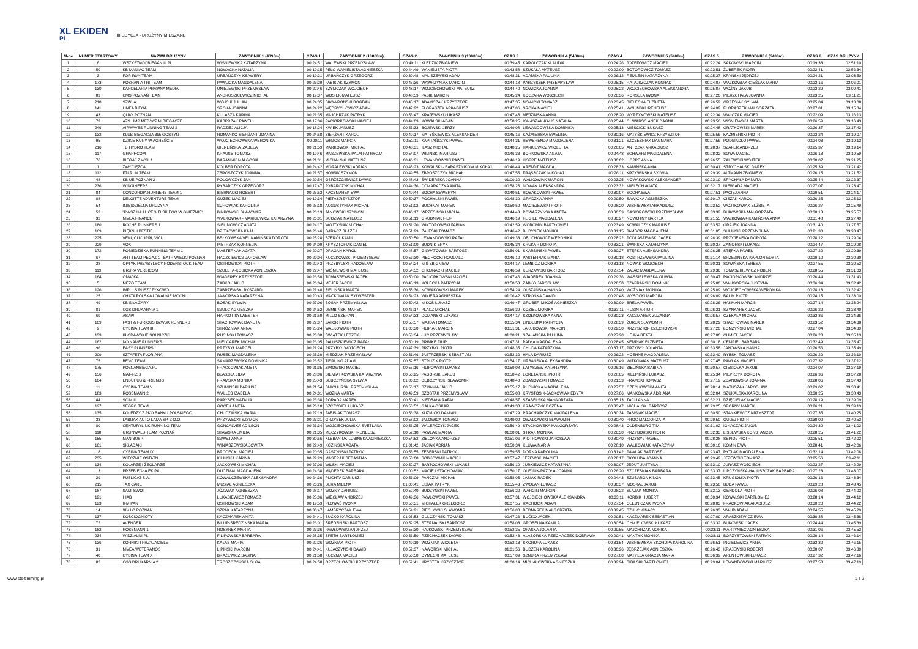XL EKIDEN
PL
III EDYCJA - DRUŻYNY MIESZANE
| M-ce | NUMER STARTOWY | NAZWA DRUŻYNY | ZAWODNIK 1 (4395m) | CZAS 1 | ZAWODNIK 2 (10800m) | CZAS 2 | ZAWODNIK 3 (10800m) | CZAS 3 | ZAWODNIK 4 (5400m) | CZAS 4 | ZAWODNIK 5 (5400m) | CZAS 5 | ZAWODNIK 6 (5400m) | CZAS 6 | CZAS DRUŻYNY |
| --- | --- | --- | --- | --- | --- | --- | --- | --- | --- | --- | --- | --- | --- | --- | --- |
| 1 | 6 | WSZYSTKOOBIEGANIU.PL | WIŚNIEWSKA KATARZYNA | 00:24:51 | WALEWSKI PRZEMYSŁAW | 00:40:11 | KLEDZIK ZBIGNIEW | 00:39:45 | KAROLCZAK KLAUDIA | 00:24:26 | JÓZEFOWICZ MACIEJ | 00:22:24 | SAKOWSKI MARCIN | 00:19:33 | 02:51:10 |
| 2 | 50 | KB MANIAC TEAM | NOWACKA NATALIA | 00:19:15 | PELC-WANIELISTA AGNIESZKA | 00:44:49 | WANIELISTA PIOTR | 00:43:58 | SZUKAŁA MATEUSZ | 00:22:00 | BOTOROWICZ TOMASZ | 00:23:51 | ŻUBEREK PIOTR | 00:22:41 | 02:56:34 |
| 3 | 3 | FOR RUN TEAM I | URBAŃCZYK KSAWERY | 00:19:21 | URBAŃCZYK GRZEGORZ | 00:39:48 | MALISZEWSKI ADAM | 00:48:31 | ADAMSKA PAULINA | 00:26:12 | REMLEIN KATARZYNA | 00:25:37 | KRYŃSKI JĘDRZEJ | 00:24:21 | 03:03:50 |
| 4 | 173 | POSNANIA TRI TEAM | PAWLICKA MAGDALENA | 00:23:29 | FABISIAK SZYMON | 00:45:36 | WAWRZYNIAK MARCIN | 00:44:18 | PARZYSZEK PRZEMYSŁAW | 00:25:15 | RATAJSZCZAK KONRAD | 00:24:07 | WALKOWIAK-CIEŚLAK MARIA | 00:23:16 | 03:06:01 |
| 5 | 130 | KANCELARIA PRAWNA MEDIA | UNIEJEWSKI PRZEMYSŁAW | 00:22:46 | SZYMCZAK WOJCIECH | 00:48:17 | WOJCIECHOWSKI MATEUSZ | 00:44:40 | NOWICKA JOANNA | 00:25:22 | WOJCIECHOWSKA ALEKSANDRA | 00:25:07 | WOŹNY JAKUB | 00:23:29 | 03:09:41 |
| 6 | 83 | CMS POZNAŃ TEAM | ANDRUSZKIEWICZ MICHAŁ | 00:19:37 | WOSIEK MATEUSZ | 00:48:59 | PASIK MARCIN | 00:45:24 | KOCZARA WOJCIECH | 00:26:36 | ROKSELA IWONA | 00:27:20 | PIERZCHAŁA JOANNA | 00:23:25 | 03:11:21 |
| 7 | 210 | SZWLA | WÓJCIK JULIAN | 00:24:35 | SKOWROŃSKI BOGDAN | 00:45:17 | ADAMCZAK KRZYSZTOF | 00:47:35 | NOWICKI TOMASZ | 00:23:45 | BIELECKA ELŻBIETA | 00:26:52 | GRZESIAK SYLWIA | 00:25:04 | 03:13:08 |
| 8 | 141 | LINEA BIEGA | SROKA JOANNA | 00:24:22 | WĘDRYCHOWICZ ADAM | 00:47:22 | FLORASZEK ARKADIUSZ | 00:47:06 | SROKA MACIEJ | 00:25:41 | WOLIŃSKI IRENEUSZ | 00:24:02 | FLORASZEK MAŁGORZATA | 00:27:01 | 03:15:34 |
| 9 | 43 | QUAY POZNAŃ | KULASZA KARINA | 00:21:35 | MAJCHRZAK PATRYK | 00:53:47 | KRAJEWSKI ŁUKASZ | 00:47:48 | MEJZIŃSKA ANNA | 00:28:20 | WYRZYKOWSKI MATEUSZ | 00:22:34 | WALCZAK MACIEJ | 00:22:09 | 03:16:13 |
| 10 | 73 | AZS UMP MEDYCZNI BIEGACZE | KASPRZAK PAWEŁ | 00:17:36 | PACIORKOWSKI MACIEJ | 00:44:03 | KOWALSKI ADAM | 00:58:25 | IGNASZAK-KAUS NATALIA | 00:25:44 | CHWARŚCIANEK DAGNA | 00:23:56 | WIŚNIEWSKA MARTA | 00:26:59 | 03:16:43 |
| 11 | 246 | AIRWAVES RUNNING TEAM 2 | RADZIEJ ALICJA | 00:18:24 | KWIEK JANUSZ | 00:53:33 | BOJEWSKI JERZY | 00:49:08 | LEWANDOWSKA DOMINIKA | 00:25:13 | MIEŚCICKI ŁUKASZ | 00:24:48 | GRATKOWSKI MAREK | 00:26:37 | 03:17:43 |
| 12 | 132 | KLUB BIEGACZA 365 GOSTYŃ | ROMANKO-SIERŻANT JOANNA | 00:24:58 | SIERŻANT KAROL | 00:49:17 | MATYŚKIEWICZ ALEKSANDER | 00:45:16 | KAŹMIERSKA EWELINA | 00:30:16 | MATYŚKIEWICZ KRZYSZTOF | 00:25:56 | KAŹMIERSKI PIOTR | 00:23:24 | 03:19:07 |
| 13 | 95 | DZIKIE KUNY W AGREŚCIE | WOJCIECHOWSKA WERONIKA | 00:20:11 | WRZOS MARCIN | 00:51:11 | KAPITAŃCZYK PAWEŁ | 00:44:31 | REWERENDA MAGDALENA | 00:31:21 | SZCZEŚNIAK DAGMARA | 00:27:56 | PODSIADŁO PAWEŁ | 00:24:03 | 03:19:13 |
| 14 | 216 | TB HYDRO TEAM | GIERLIŃSKA IZABELA | 00:21:59 | MARKOWSKI MICHAŁ | 00:48:31 | ILASZ MICHAŁ | 00:48:25 | HARKIEWICZ WIOLETTA | 00:26:05 | ANTCZAK ARKADIUSZ | 00:28:37 | SZAFER ANDRZEJ | 00:25:37 | 03:19:14 |
| 15 | 117 | GRAPHCOM | KRAUSE TOMASZ | 00:19:46 | MASZEWSKA-PALM PATRYCJA | 00:54:07 | WILIŃSKI MARIUSZ | 00:46:33 | BORKOWSKA AGATA | 00:24:48 | SCHWARZ MAGDALENA | 00:28:32 | SOWA MACIEJ | 00:26:13 | 03:19:59 |
| 16 | 76 | BIEGAJ Z WSL 1 | BARANIAK MAŁGOSIA | 00:21:31 | MICHALSKI MATEUSZ | 00:46:31 | LEWANDOWSKI PAWEŁ | 00:46:19 | HOPPE MATEUSZ | 00:30:02 | HOPPE ANNA | 00:26:55 | ZALEWSKI WOJTEK | 00:30:07 | 03:21:25 |
| 17 | 1 | ZWYCIĘZCA | KOLBER DOROTA | 00:24:42 | MORALEWSKI ADRIAN | 00:45:23 | KOWALSKI - BARASZNIKOW MIKOŁAJ | 00:46:44 | ARENDT MAGDA | 00:28:33 | KAMIŃSKA ANIA | 00:30:41 | STRYCHALSKI DAREK | 00:25:39 | 03:21:42 |
| 18 | 112 | FTI RUN TEAM | ZBROSZCZYK JOANNA | 00:21:57 | NOWAK SZYMON | 00:49:55 | ZBROSZCZYK MICHAŁ | 00:47:55 | FRĄSZCZAK MIKOŁAJ | 00:26:11 | KRZYWIŃSKA SYLWIA | 00:29:39 | ALTMANN ZBIGNIEW | 00:26:15 | 03:21:52 |
| 19 | 48 | KB UE POZNAŃ 2 | POLOWCZYK JAN | 00:20:54 | OBRZEŻGIEWICZ DAWID | 00:48:43 | ŚWIDERSKA JOANNA | 01:00:32 | WALKOWIAK MARCIN | 00:23:25 | NOWAKOWSKI ALEKSANDER | 00:23:19 | SPYCHAŁA DANUTA | 00:25:44 | 03:22:37 |
| 20 | 236 | WINGINEERS | RYBARCZYK GRZEGORZ | 00:17:47 | RYBARCZYK MICHAŁ | 00:44:36 | DOMARADZKA ANITA | 00:58:28 | NOWAK ALEKSANDRA | 00:23:32 | MIELECH AGATA | 00:32:17 | NIEWIADA MACIEJ | 00:27:07 | 03:23:47 |
| 21 | 84 | CONCORDIA RUNNERS TEAM 1 | BIERNACKI ROBERT | 00:25:53 | KACZMAREK EWA | 00:49:44 | SOCHA SEWERYN | 00:40:51 | ROBAKOWSKI PAWEŁ | 00:30:07 | SOCHA EWA | 00:27:51 | PACIEJ ANNA | 00:29:51 | 03:24:17 |
| 22 | 88 | DELOITTE ADVENTURE TEAM | GUZEK MACIEJ | 00:19:34 | PIETA KRZYSZTOF | 00:50:37 | POCHYLSKI PAWEŁ | 00:48:30 | GRĄDZKA ANNA | 00:29:50 | SAWICKA AGNIESZKA | 00:30:17 | CISZAK KAROL | 00:26:25 | 03:25:13 |
| 23 | 54 | (NIE)DZIELNA DRUŻYNA | SUROWIAK KAROLINA | 00:25:18 | AUGUSTYNIAK MICHAŁ | 00:51:02 | BUCHNAT MAREK | 00:50:50 | MACIEJEWSKI PIOTR | 00:28:20 | WIŚNIEWSKI ARKADIUSZ | 00:23:52 | WOJTKOWIAK ELŻBIETA | 00:26:27 | 03:25:49 |
| 24 | 53 | "PWSZ IM. H. CEGIELSKIEGO W GNIEŹNIE" | BINKOWSKI SŁAWOMIR | 00:20:13 | JANOWSKI SZYMON | 00:46:17 | WRZESIŃSKI MICHAŁ | 00:44:43 | POWARZYŃSKA ANETA | 00:30:59 | GĄSIOROWSKI PRZEMYSŁAW | 00:33:32 | BUKOWSKA MAŁGORZATA | 00:30:13 | 03:25:57 |
| 25 | 32 | NIVEA FINANCE | WALKOWIAK - MARKIEWICZ KATARZYNA | 00:26:01 | DUDZIAK MATEUSZ | 00:51:19 | GRUDNIAK FILIP | 00:46:19 | FLIGIEL MAGDALENA | 00:30:27 | NOWOTNY BARTEK | 00:21:55 | WALKOWIAK-KAMIŃSKA ANNA | 00:31:48 | 03:27:49 |
| 26 | 180 | ROCHE RUNNERS 1 | SIELIMOWICZ AGATA | 00:24:17 | WOJTYSIAK MICHAŁ | 00:51:20 | WIKTOROWSKI FABIAN | 00:42:59 | WOROMIN BARTŁOMIEJ | 00:23:49 | KOWALCZYK MARIUSZ | 00:33:52 | GRAJEK JOANNA | 00:31:40 | 03:27:57 |
| 27 | 169 | PIĘKNI I BESTIE | DZITKOWSKA KAJA | 00:26:46 | DARACZ BŁAŻEJ | 00:51:29 | ZALESKI TOMASZ | 00:46:42 | BUDYNEK MONIKA | 00:31:15 | JAMBOR MAGDALENA | 00:31:05 | SULIŃSKI PRZEMYSŁAW | 00:21:30 | 03:28:47 |
| 28 | 225 | VENI, CUCURRI, VICI. | BEŁKOWSKA VEL KAMIŃSKA DOROTA | 00:25:28 | SZERÓL KAMIL | 00:50:50 | LEWANDOWSKI RAFAŁ | 00:49:33 | OBUCHOWICZ WERONIKA | 00:28:22 | PODLASZEWSKI JACEK | 00:26:39 | PRZYJEMSKA DOROTA | 00:28:12 | 03:29:04 |
| 29 | 229 | VOX | PIETRZAK KORNELIA | 00:24:09 | KRYSZTOFIAK DANIEL | 00:51:00 | BUDNIK ERYK | 00:45:34 | KRUKAR DOROTA | 00:33:21 | ŚWIRSKA KATARZYNA | 00:30:37 | ZAMORSKI ŁUKASZ | 00:24:47 | 03:29:28 |
| 30 | 172 | POBIEDZISKA RUNNING TEAM 1 | MASTERNAK AGATA | 00:20:27 | DRAGAN KAROL | 00:48:57 | GILWATOWSK BARTOSZ | 00:56:01 | SKARBIŃSKI PAWEŁ | 00:30:27 | STĘPKA ALEKSANDRA | 00:26:25 | STĘPKA PAWEŁ | 00:27:22 | 03:29:39 |
| 31 | 67 | ART TEAM PEGAZ 1 TEATR WIELKI POZNAŃ | RACZKIEWICZ JAROSŁAW | 00:20:04 | KUCZKOWSKI PRZEMYSŁAW | 00:53:30 | PIECHOCKI ROMUALD | 00:46:12 | PASTERNAK MARIA | 00:30:18 | KOSTRZEWSKA PAULINA | 00:31:14 | BRZEZIŃSKA-KAPŁON EDYTA | 00:29:12 | 03:30:30 |
| 32 | 38 | OPTYK PRZYBYLSCY RODENSTOCK TEAM | OSTROWICKI PIOTR | 00:22:43 | PRZYBYLSKI RADOSŁAW | 00:54:24 | MIŚ ZBIGNIEW | 00:44:17 | LEMBICZ MONIKA | 00:31:13 | NOWAK WOJCIECH | 00:30:21 | SOWIŃSKA TERESA | 00:27:55 | 03:30:53 |
| 33 | 119 | GRUPA VERBICOM | SZULETA-KOSICKA AGNIESZKA | 00:22:47 | WIŚNIEWSKI MATEUSZ | 00:54:52 | CHOJNACKI MACIEJ | 00:46:59 | KURZAWSKI BARTOSZ | 00:27:54 | ZAJĄC MAGDALENA | 00:29:36 | TOMASZKIEWICZ ROBERT | 00:28:55 | 03:31:03 |
| 34 | 164 | OMAJKA | WIADEREK KRZYSZTOF | 00:26:50 | TOMASZEWSKI JACEK | 00:50:00 | PACIORKOWSKI MACIEJ | 00:47:46 | WIADEREK JOANNA | 00:29:36 | WASSIELEWSKA OLIWIA | 00:30:47 | PACIORKOWSKI ANDRZEJ | 00:26:44 | 03:31:43 |
| 35 | 5 | MEZO TEAM | ŻABKO JAKUB | 00:26:04 | MEJER JACEK | 00:45:13 | KOŁECKA PATRYCJA | 00:50:53 | ŻABKO JAROSŁAW | 00:28:58 | SZAFRAŃSKI DOMINIK | 00:25:00 | WALIGÓRSKA JUSTYNA | 00:36:34 | 03:32:42 |
| 36 | 126 | IMPULS PUSZCZYKOWO | ZABRZEWSKI RYSZARD | 00:21:40 | ZIELIŃSKA MARTA | 00:55:36 | NOWAKOWSKI MAREK | 00:54:24 | OLSZAŃSKA HANNA | 00:27:40 | WOŹNIAK MONIKA | 00:25:09 | WOJCIECHOWSKA WERONIKA | 00:28:13 | 03:32:42 |
| 37 | 25 | CHATA POLSKA LOKALNIE MOCNI 1 | JAWORSKA KATARZYNA | 00:20:43 | MAĆKOWIAK SYLWESTER | 00:54:23 | WIKIERA AGNIESZKA | 01:06:42 | STRONKA DAWID | 00:20:48 | WYSOCKI MARCIN | 00:26:09 | BAUM PIOTR | 00:24:15 | 03:33:00 |
| 38 | 49 | KB SIŁA ŻARY | BOSAK SYLWIA | 00:27:06 | BOSAK PRZEMYSŁAW | 00:50:42 | MIKOŚ ŁUKASZ | 00:49:47 | GRUBER-MIKOŚ AGNIESZKA | 00:30:09 | BRELA PAWEŁ | 00:28:26 | HAKMAN MARCIN | 00:27:14 | 03:33:24 |
| 39 | 81 | CGS DRUKARNIA 1 | SZULC AGNIESZKA | 00:24:52 | DEMBIŃSKI MAREK | 00:46:17 | PLACZ MICHAŁ | 00:56:39 | KOZIEŁ MONIKA | 00:33:11 | RUSIN ARTUR | 00:26:21 | SZYNKAREK JACEK | 00:26:20 | 03:33:40 |
| 40 | 69 | ASAP! | HARKOT SYLWESTER | 00:21:50 | MILLO SZERAN | 00:54:33 | DOMAŃSKI ŁUKASZ | 00:47:17 | SZOŁKOWSKA ANNA | 00:30:23 | KACZMAREK ZUZANNA | 00:26:57 | CZEKAŁA MICHAŁ | 00:33:36 | 03:34:36 |
| 41 | 109 | FAST & FURIOUS BZWBK RUNNERS | STACHOWIAK DANUTA | 00:22:07 | ZATOR PIOTR | 00:55:57 | MAJDA TOMASZ | 00:55:34 | LINDEBNA PATRYCJA | 00:28:39 | ŻUREK SŁAWOMIR | 00:28:29 | STACHOWIAK MAREK | 00:23:52 | 03:34:38 |
| 42 | 9 | CYBINA TEAM III | STRÓŻNIAK ANNA | 00:25:24 | WALKOWIAK PIOTR | 01:00:30 | FILIPIAK MARCIN | 00:51:31 | JAKUBOWSKI MARCIN | 00:22:50 | KRZYSZTOF CZECHOWSKI | 00:27:20 | ŁOMŻYŃSKI MICHAŁ | 00:27:04 | 03:34:39 |
| 43 | 133 | KŁODAWSKIE SOLNICZKI | RUCIŃSKI TOMASZ | 00:20:30 | ŚWIĄTEK LESZEK | 00:53:34 | ŁUC PRZEMYSŁAW | 01:00:21 | SZAŁAŃSKA PAULINA | 00:27:20 | HEJNA BEATA | 00:27:00 | CHMIEL JACEK | 00:26:28 | 03:35:13 |
| 44 | 162 | NO NAME RUNNER'S | MIELCAREK MICHAŁ | 00:26:05 | PALUSZKIEWICZ RAFAŁ | 00:50:19 | PRIMKE FILIP | 00:47:31 | PADŁA MAGDALENA | 00:28:45 | KEMPIAK ELŻBIETA | 00:30:18 | CEMPIEL BARBARA | 00:32:49 | 03:35:47 |
| 45 | 96 | EASY RUNNERS | PRZYBYŁ MARCELI | 00:21:24 | PRZYBYŁ WOJCIECH | 00:47:39 | PRZYBYŁ PIOTR | 00:48:35 | CHUDA KATARZYNA | 00:37:17 | PRZYBYŁ JOLANTA | 00:33:58 | JANOWSKA HANNA | 00:26:56 | 03:35:49 |
| 46 | 209 | SZTAFETA FLORIANA | RUSEK MAGDALENA | 00:25:30 | MIEDZIAK PRZEMYSŁAW | 00:51:46 | JASTRZĘBSKI SEBASTIAN | 00:52:32 | HAŁA DARIUSZ | 00:26:22 | HOEHNE MAGDALENA | 00:33:40 | RYBSKI TOMASZ | 00:26:20 | 03:36:10 |
| 47 | 75 | BEVO TEAM | SAMARZEWSKA DOMINIKA | 00:23:52 | TIERLING ADAM | 00:52:57 | STRUZIK PIOTR | 00:54:17 | URBAŃSKA ALEKSANDRA | 00:30:49 | WITKOWIAK MATEUSZ | 00:27:45 | PAWLAK MACIEJ | 00:27:32 | 03:37:12 |
| 48 | 175 | POZNANBIEGA.PL | FRĄCKOWIAK ANETA | 00:21:35 | ZIMOWSKI MACIEJ | 00:55:16 | FILIPOWSKI ŁUKASZ | 00:59:08 | ŁATYSZEW KATARZYNA | 00:26:16 | ZIELIŃSKA SABINA | 00:30:57 | CIESIOŁKA JAKUB | 00:24:07 | 03:37:19 |
| 49 | 156 | MAT-FIZ :) | BŁASZKA LIDIA | 00:28:06 | SIEMIĄTKOWSKA KATARZYNA | 00:50:25 | PAGÓRSKI JAKUB | 00:58:42 | LORETAŃSKI PIOTR | 00:28:05 | KIEŁPIŃSKI ŁUKASZ | 00:25:34 | PIEPRZYK DOROTA | 00:26:36 | 03:37:28 |
| 50 | 104 | ENDUHUB & FRIENDS | FRAMSKA MONIKA | 00:25:43 | DĘBCZYŃSKA SYLWIA | 01:06:02 | DĘBCZYŃSKI SŁAWOMIR | 00:48:40 | ZDANOWSKI TOMASZ | 00:21:53 | FRAMSKI TOMASZ | 00:27:19 | ZDANOWSKA JOANNA | 00:28:06 | 03:37:43 |
| 51 | 11 | CYBINA TEAM V | SZUMIŃSKI DARIUSZ | 00:21:54 | ŚMICHURSKI PRZEMYSŁAW | 00:56:17 | SZMANIA JAKUB | 00:55:17 | RUDNICKA MAGDALENA | 00:27:57 | CZECHOWSKA ANITA | 00:28:14 | MATUSZAK JAROSŁAW | 00:29:02 | 03:38:41 |
| 52 | 183 | ROSSMANN 2 | WALLES IZABELA | 00:24:01 | WOŹNA MARTA | 00:49:59 | SZOSTAK PRZEMYSŁAW | 00:55:08 | KRYSTOSIK-JACKOWIAK EDYTA | 00:27:06 | MAŃKOWSKA ADRIANA | 00:32:04 | SZUKALSKA KAROLINA | 00:30:25 | 03:38:43 |
| 53 | 44 | SCIM III | PARYSEK NATALIA | 00:23:38 | PORADA MAREK | 00:50:41 | NIEDBAŁA RAFAŁ | 00:48:57 | SZABELSKA MAŁGORZATA | 00:35:13 | TACIJ ANNA | 00:32:21 | DZIĘCIELAK MACIEJ | 00:28:19 | 03:39:09 |
| 54 | 197 | SEGRO TEAM | GOCEK ANETA | 00:26:10 | SZCZYGIEŁ ŁUKASZ | 00:53:52 | GAŁKA OSKAR | 00:49:38 | KRAWCZYK BOŻENA | 00:33:47 | MICHALSKI BARTOSZ | 00:29:25 | SPORNY MAREK | 00:26:21 | 03:39:13 |
| 55 | 135 | KOLEDZY Z PKO BANKU POLSKIEGO | CHUDZIŃSKA MARIA | 00:27:19 | FABISIAK TOMASZ | 00:56:38 | KUŹMICKI DAMIAN | 00:47:29 | PRACHARCZYK MAGDALENA | 00:30:34 | FABISIAK MACIEJ | 00:30:50 | STANKIEWICZ KRZYSZTOF | 00:27:35 | 03:40:25 |
| 56 | 33 | LABIJAK AUTO LAMA SP. Z O.O. | PRZYWECKI SZYMON | 00:23:21 | GRZYBEK JULIA | 00:58:02 | JAŁOWICA TOMASZ | 00:49:00 | OWADOWSKI SŁAWOMIR | 00:30:40 | PROC MAŁGORZATA | 00:29:50 | GULEJ PIOTR | 00:30:00 | 03:40:53 |
| 57 | 80 | CENTURYLINK RUNNING TEAM | GONCALVES ADILSON | 00:23:34 | WOJCIECHOWSKA SVETLANA | 00:56:25 | WALERCZYK JACEK | 00:56:49 | STACHOWSKA MAŁGORZATA | 00:28:43 | OLDENBURG TIM | 00:31:02 | IGNACZAK JAKUB | 00:24:30 | 03:41:03 |
| 58 | 118 | GRUNWALD TEAM POZNAŃ | STAWSKA EMILIA | 00:21:35 | MĘCZYKOWSKI IRENEUSZ | 00:52:18 | PAWLAK MARTA | 01:00:01 | STRĄK MONIKA | 00:26:30 | PRZYBORSKI PIOTR | 00:32:33 | LISSEWSKA KONSTANCJA | 00:28:25 | 03:41:22 |
| 59 | 155 | MAN BUS 4 | SZWEJ ANNA | 00:30:56 | KLEBANIUK-LUBIŃSKA AGNIESZKA | 00:54:52 | ZIELONKA ANDRZEJ | 00:51:06 | PIOTROWSKI JAROSŁAW | 00:30:49 | PRZYBYŁ PAWEŁ | 00:28:28 | SEPIOŁ PIOTR | 00:25:51 | 03:42:02 |
| 60 | 161 | SKŁADAKI | WINIASZEWSKA JOWITA | 00:22:49 | KOZIŃSKA AGATA | 01:01:42 | JASIAK ADRIAN | 00:50:34 | KLUWA MARIA | 00:28:10 | WALKOWIAK KATARZYNA | 00:30:10 | KOMIN EWA | 00:28:41 | 03:42:06 |
| 61 | 18 | CYBINA TEAM IX | BRODECKI MACIEJ | 00:20:35 | GASZYŃSKI PATRYK | 00:53:55 | ŻEBERSKI PATRYK | 00:59:55 | DORNA KAROLINA | 00:31:42 | PAWLAK BARTOSZ | 00:23:47 | PYTLAK MAGDALENA | 00:32:14 | 03:42:08 |
| 62 | 235 | WIECZNIE OSTATNI | KILIŃSKA KARINA | 00:22:29 | MASERAK SEBASTIAN | 00:58:00 | SOBKOWIAK MACIEJ | 00:57:47 | JEŻEWSKI MACIEJ | 00:28:17 | SKOŁUDA JOANNA | 00:29:42 | JEŻEWSKI TOMASZ | 00:25:56 | 03:42:11 |
| 63 | 134 | KOLARZE I ŻEGLARZE | JACKOWSKI MICHAŁ | 00:27:08 | WILSKI MACIEJ | 00:52:27 | BARTOCHOWSKI ŁUKASZ | 00:56:10 | JURKIEWICZ KATARZYNA | 00:30:07 | JEDUT JUSTYNA | 00:33:10 | JURASZ WOJCIECH | 00:23:27 | 03:42:29 |
| 64 | 13 | PRZEBIEGŁA EKIPA | DUCZMAL MAGDALENA | 00:24:38 | MĄDEREK BARBARA | 01:00:52 | MACIEJ STACHOWIAK | 00:50:17 | OLEJNIK-PAZOŁA JOANNA | 00:26:20 | SZCZEŚNIAK BARBARA | 00:33:37 | LIPCZYŃSKA-HALUSZCZAK BARBARA | 00:27:23 | 03:43:07 |
| 65 | 29 | PUBLICAT S.A. | KOWALCZEWSKA ALEKSANDRA | 00:24:36 | PLICHTA DARIUSZ | 00:56:09 | PAŃCZAK MICHAŁ | 00:58:05 | JASIAK RADEK | 00:24:43 | SZUBARGA KINGA | 00:33:45 | KRUGIOŁKA PIOTR | 00:26:16 | 03:43:34 |
| 66 | 215 | TAX CARE | MUSIAŁ AGNIESZKA | 00:23:26 | DERA MILENA | 01:00:41 | LISIAK PATRYK | 00:55:43 | ZWOLAN ŁUKASZ | 00:30:37 | MOSKAL JAKUB | 00:23:50 | BUDA PAWEŁ | 00:29:28 | 03:43:45 |
| 67 | 187 | SAMI SWOI | JÓZWIAK AGNIESZKA | 00:28:17 | WOZNY DARIUSZ | 00:52:40 | BUDZYŃSKI PAWEŁ | 00:56:22 | WARGIN MARCIN | 00:28:22 | SŁAZAK MONIKA | 00:32:13 | GENDOLA PIOTR | 00:26:08 | 03:44:02 |
| 68 | 121 | HIAB | ŁUKASIEWICZ TOMASZ | 00:25:06 | WIĘCŁAW ANDRZEJ | 00:49:36 | PAWŁOWSKI PAWEŁ | 00:57:31 | WOJCIECHOWSKA ALEKSANDRA | 00:33:11 | KORBIK HUBERT | 00:30:34 | KOWALSKI BARTŁOMIEJ | 00:28:14 | 03:44:12 |
| 69 | 123 | IFM PAN | OSTROWSKI ADAM | 00:19:59 | PŁOWAŚ IWONA | 00:50:31 | MICHAŁEK GRZEGORZ | 01:07:55 | RACHOCKI ADAM | 00:27:34 | OLEJNICZAK IWONA | 00:28:03 | FRĄCKOWIAK AKADIUSZ | 00:30:20 | 03:44:22 |
| 70 | 14 | XIV LO POZNAŃ | SZPAK KATARZYNA | 00:30:47 | LAMBRYCZAK EWA | 00:54:21 | PIECHOCKI SŁAWOMIR | 00:56:08 | BEDNAREK MAŁGORZATA | 00:32:45 | SZULC IGNACY | 00:26:33 | WALID ADAM | 00:24:55 | 03:45:29 |
| 71 | 137 | KOŚCIOGNIOTY | KACZMAREK ANITA | 00:24:41 | BUĆKO KAROLINA | 01:05:53 | GULCZYŃSKI TOMASZ | 00:47:26 | BUĆKO JACEK | 00:29:51 | KACZMAREK SEBASTIAN | 00:27:09 | ARASZKIEWICZ EWA | 00:30:38 | 03:45:38 |
| 72 | 72 | AVENGER | BILLIP-ŚREDZIŃSKA MARIA | 00:26:01 | ŚREDZINSKI BARTOSZ | 00:52:25 | STERNALSKI BARTOSZ | 00:58:03 | GROBELNA KAMILA | 00:30:54 | CHMIELOWSKI ŁUKASZ | 00:33:32 | BUKOWSKI JACEK | 00:24:44 | 03:45:39 |
| 73 | 182 | ROSSMANN 1 | ROSYNEK MARTA | 00:23:36 | PAWŁOWSKI ANDRZEJ | 00:55:30 | RAJKOWSKI PRZEMYSŁAW | 00:52:35 | OPASKA JOLANTA | 00:29:55 | MAJCHRZAK MONIKA | 00:33:11 | MARTYNIEC AGNIESZKA | 00:31:06 | 03:45:53 |
| 74 | 234 | WIDZIALNI.PL | FILIPOWSKA BARBARA | 00:28:35 | SPETH BARTŁOMIEJ | 00:56:50 | RZECHACZEK DAWID | 00:52:43 | ALABORSKA-RZECHACZEK DOBRAWA | 00:29:41 | MANTYK MONIKA | 00:38:11 | BORZYSTOWSKI PATRYK | 00:20:14 | 03:46:14 |
| 75 | 136 | KORNIKI I PRZYJACIELE | KAŁAS MARIA | 00:22:26 | WOŹNIAK PIOTR | 00:49:19 | WOŹNIAK WIOLETA | 00:52:13 | SKORUPA ŁUKASZ | 00:31:54 | WIŚNIEWSKA-SKORUPA KAROLINA | 00:36:51 | INGIELEWICZ ANNA | 00:33:32 | 03:46:15 |
| 76 | 31 | NIVEA WETERANOS | LIPIŃSKI MARCIN | 00:24:41 | KUJACZYŃSKI DAWID | 00:52:37 | NAWORSKI MICHAŁ | 01:01:56 | BUDZEŃ KAROLINA | 00:30:26 | JĘDRZEJAK AGNIESZKA | 00:26:43 | KRAJEWSKI ROBERT | 00:30:07 | 03:46:30 |
| 77 | 40 | CYBINA TEAM X | BRAŻEWICZ SABINA | 00:21:58 | KUCZMA MACIEJ | 00:56:58 | DYMECKI MATEUSZ | 00:57:09 | SZNURA PRZEMYSŁAW | 00:27:00 | MATYLLA GRACJA MARIA | 00:36:39 | ARENTOWSKI ŁUKASZ | 00:27:32 | 03:47:16 |
| 78 | 82 | CGS DRUKARNIA 2 | TROSZCZYŃSKA OLGA | 00:24:58 | ORZECHOWSKI KRZYSZTOF | 00:52:41 | KRYSTEK KRZYSZTOF | 01:00:14 | MICHAŁOWSKA AGNIESZKA | 00:32:24 | SIBILSKI BARTŁOMIEJ | 00:29:04 | LEWANDOWSKI MARIUSZ | 00:27:58 | 03:47:19 |
www.sts-timming.pl 1 z 2